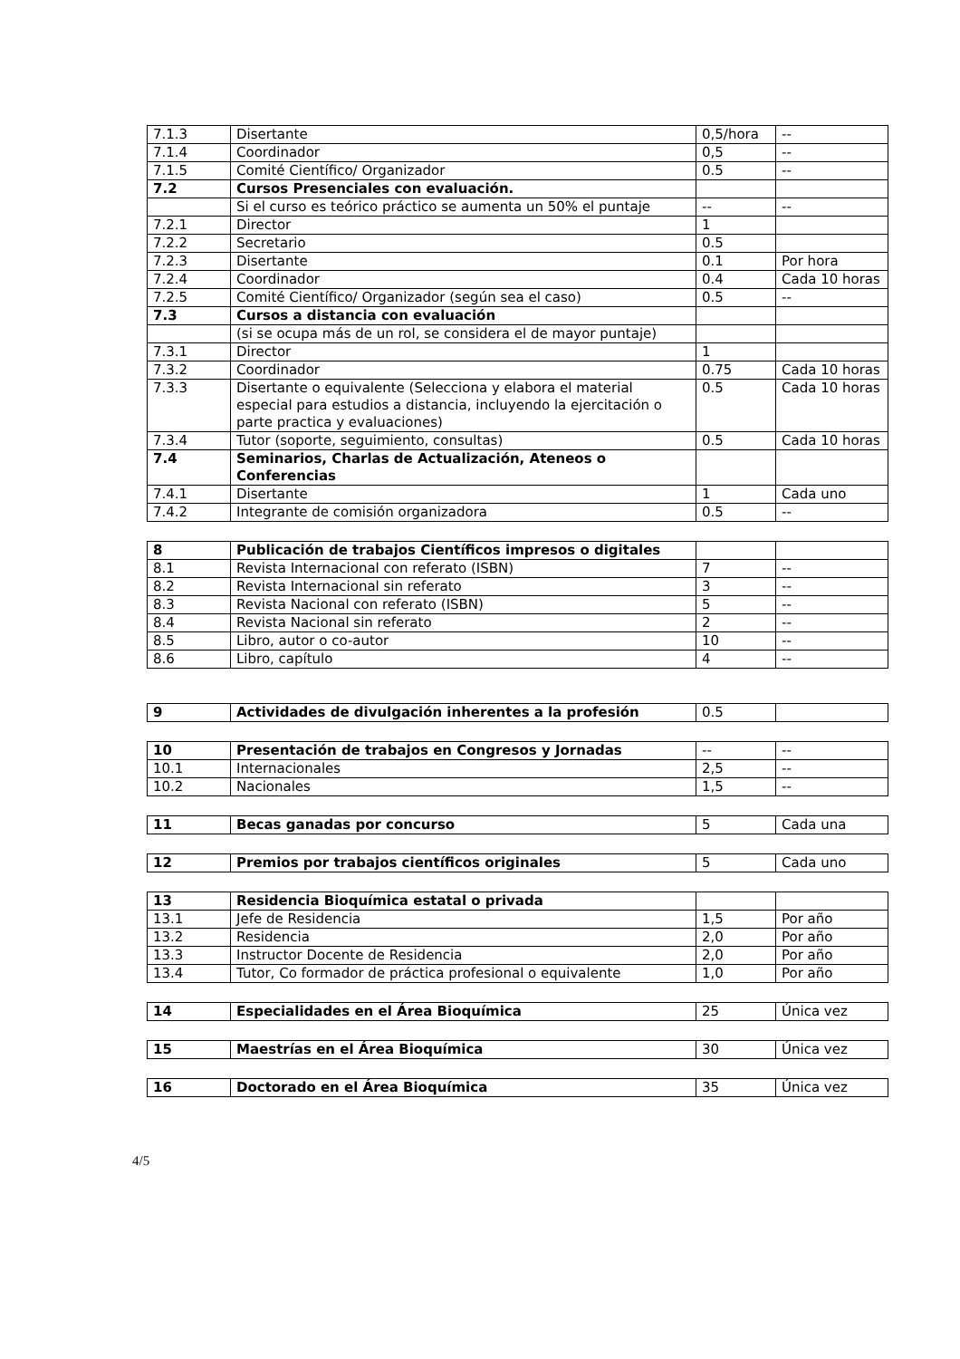| 7.1.3 | Disertante | 0,5/hora | -- |
| 7.1.4 | Coordinador | 0,5 | -- |
| 7.1.5 | Comité Científico/ Organizador | 0.5 | -- |
| 7.2 | Cursos Presenciales con evaluación. | | |
| | Si el curso es teórico práctico se aumenta un 50% el puntaje | -- | -- |
| 7.2.1 | Director | 1 | |
| 7.2.2 | Secretario | 0.5 | |
| 7.2.3 | Disertante | 0.1 | Por hora |
| 7.2.4 | Coordinador | 0.4 | Cada 10 horas |
| 7.2.5 | Comité Científico/ Organizador (según sea el caso) | 0.5 | -- |
| 7.3 | Cursos a distancia con evaluación | | |
| | (si se ocupa más de un rol, se considera el de mayor puntaje) | | |
| 7.3.1 | Director | 1 | |
| 7.3.2 | Coordinador | 0.75 | Cada 10 horas |
| 7.3.3 | Disertante o equivalente (Selecciona y elabora el material especial para estudios a distancia, incluyendo la ejercitación o parte practica y evaluaciones) | 0.5 | Cada 10 horas |
| 7.3.4 | Tutor (soporte, seguimiento, consultas) | 0.5 | Cada 10 horas |
| 7.4 | Seminarios, Charlas de Actualización, Ateneos o Conferencias | | |
| 7.4.1 | Disertante | 1 | Cada uno |
| 7.4.2 | Integrante de comisión organizadora | 0.5 | -- |
| 8 | Publicación de trabajos Científicos impresos o digitales | | |
| 8.1 | Revista Internacional con referato (ISBN) | 7 | -- |
| 8.2 | Revista Internacional sin referato | 3 | -- |
| 8.3 | Revista Nacional con referato (ISBN) | 5 | -- |
| 8.4 | Revista Nacional sin referato | 2 | -- |
| 8.5 | Libro, autor o co-autor | 10 | -- |
| 8.6 | Libro, capítulo | 4 | -- |
| 9 | Actividades de divulgación inherentes a la profesión | 0.5 | |
| 10 | Presentación de trabajos en Congresos y Jornadas | -- | -- |
| 10.1 | Internacionales | 2,5 | -- |
| 10.2 | Nacionales | 1,5 | -- |
| 11 | Becas ganadas por concurso | 5 | Cada una |
| 12 | Premios por trabajos científicos originales | 5 | Cada uno |
| 13 | Residencia Bioquímica estatal o privada | | |
| 13.1 | Jefe de Residencia | 1,5 | Por año |
| 13.2 | Residencia | 2,0 | Por año |
| 13.3 | Instructor Docente de Residencia | 2,0 | Por año |
| 13.4 | Tutor, Co formador de práctica profesional o equivalente | 1,0 | Por año |
| 14 | Especialidades en el Área Bioquímica | 25 | Única vez |
| 15 | Maestrías en el Área Bioquímica | 30 | Única vez |
| 16 | Doctorado en el Área Bioquímica | 35 | Única vez |
4/5